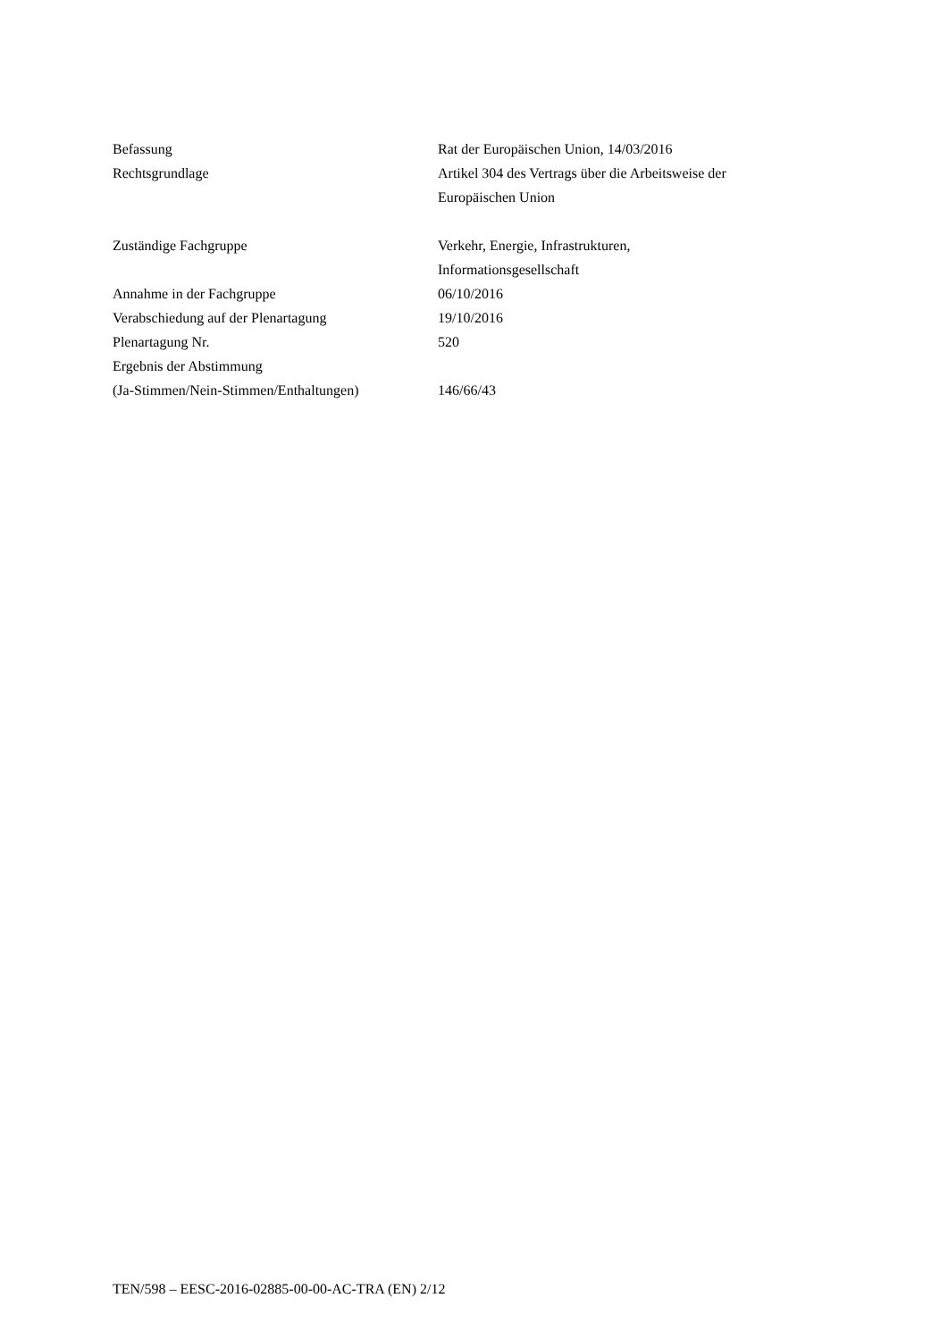| Befassung | Rat der Europäischen Union, 14/03/2016 |
| Rechtsgrundlage | Artikel 304 des Vertrags über die Arbeitsweise der Europäischen Union |
| Zuständige Fachgruppe | Verkehr, Energie, Infrastrukturen, Informationsgesellschaft |
| Annahme in der Fachgruppe | 06/10/2016 |
| Verabschiedung auf der Plenartagung | 19/10/2016 |
| Plenartagung Nr. | 520 |
| Ergebnis der Abstimmung (Ja-Stimmen/Nein-Stimmen/Enthaltungen) | 146/66/43 |
TEN/598 – EESC-2016-02885-00-00-AC-TRA (EN) 2/12